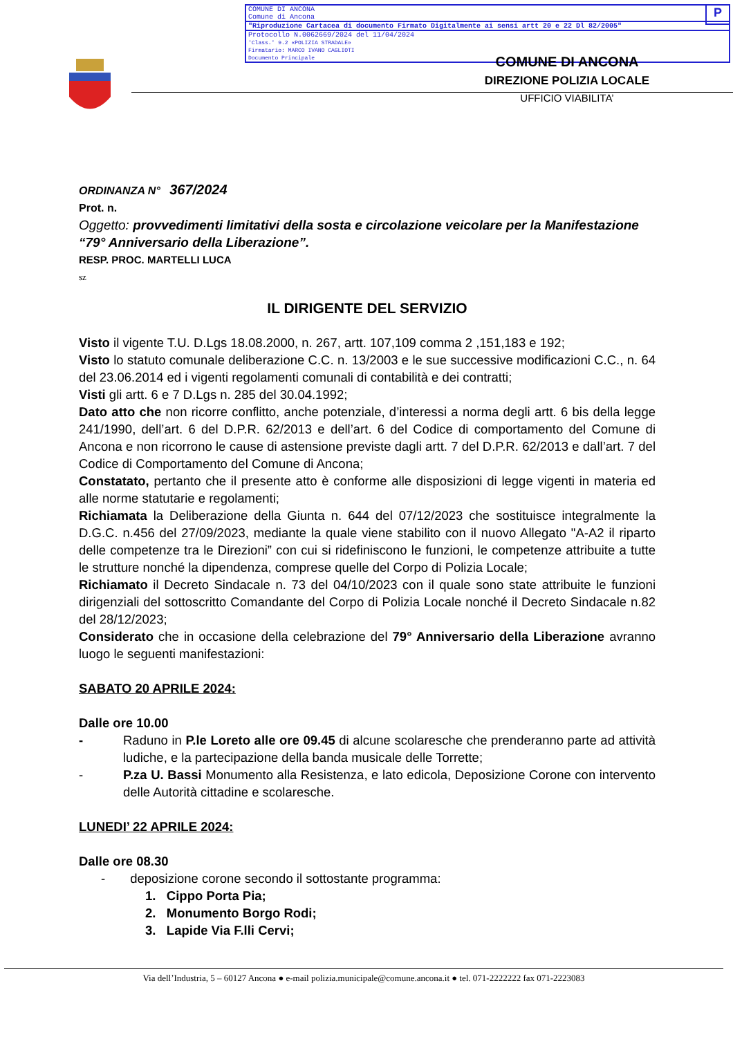P
COMUNE DI ANCONA
Comune di Ancona
"Riproduzione Cartacea di documento Firmato Digitalmente ai sensi artt 20 e 22 Dl 82/2005"
Protocollo N.0062669/2024 del 11/04/2024
'Class.' 9.2 «POLIZIA STRADALE»
Firmatario: MARCO IVANO CAGLIOTI
Documento Principale
COMUNE DI ANCONA
DIREZIONE POLIZIA LOCALE
UFFICIO VIABILITA’
ORDINANZA N° 367/2024
Prot. n.
Oggetto: provvedimenti limitativi della sosta e circolazione veicolare per la Manifestazione “79° Anniversario della Liberazione”.
RESP. PROC. MARTELLI LUCA
sz
IL DIRIGENTE DEL SERVIZIO
Visto il vigente T.U. D.Lgs 18.08.2000, n. 267, artt. 107,109 comma 2 ,151,183 e 192;
Visto lo statuto comunale deliberazione C.C. n. 13/2003 e le sue successive modificazioni C.C., n. 64 del 23.06.2014 ed i vigenti regolamenti comunali di contabilità e dei contratti;
Visti gli artt. 6 e 7 D.Lgs n. 285 del 30.04.1992;
Dato atto che non ricorre conflitto, anche potenziale, d’interessi a norma degli artt. 6 bis della legge 241/1990, dell’art. 6 del D.P.R. 62/2013 e dell’art. 6 del Codice di comportamento del Comune di Ancona e non ricorrono le cause di astensione previste dagli artt. 7 del D.P.R. 62/2013 e dall’art. 7 del Codice di Comportamento del Comune di Ancona;
Constatato, pertanto che il presente atto è conforme alle disposizioni di legge vigenti in materia ed alle norme statutarie e regolamenti;
Richiamata la Deliberazione della Giunta n. 644 del 07/12/2023 che sostituisce integralmente la D.G.C. n.456 del 27/09/2023, mediante la quale viene stabilito con il nuovo Allegato "A-A2 il riparto delle competenze tra le Direzioni” con cui si ridefiniscono le funzioni, le competenze attribuite a tutte le strutture nonché la dipendenza, comprese quelle del Corpo di Polizia Locale;
Richiamato il Decreto Sindacale n. 73 del 04/10/2023 con il quale sono state attribuite le funzioni dirigenziali del sottoscritto Comandante del Corpo di Polizia Locale nonché il Decreto Sindacale n.82 del 28/12/2023;
Considerato che in occasione della celebrazione del 79° Anniversario della Liberazione avranno luogo le seguenti manifestazioni:
SABATO 20 APRILE 2024:
Dalle ore 10.00
- Raduno in P.le Loreto alle ore 09.45 di alcune scolaresche che prenderanno parte ad attività ludiche, e la partecipazione della banda musicale delle Torrette;
- P.za U. Bassi Monumento alla Resistenza, e lato edicola, Deposizione Corone con intervento delle Autorità cittadine e scolaresche.
LUNEDI’ 22 APRILE 2024:
Dalle ore 08.30
- deposizione corone secondo il sottostante programma:
1. Cippo Porta Pia;
2. Monumento Borgo Rodi;
3. Lapide Via F.lli Cervi;
Via dell’Industria, 5 – 60127 Ancona ● e-mail polizia.municipale@comune.ancona.it ● tel. 071-2222222 fax 071-2223083